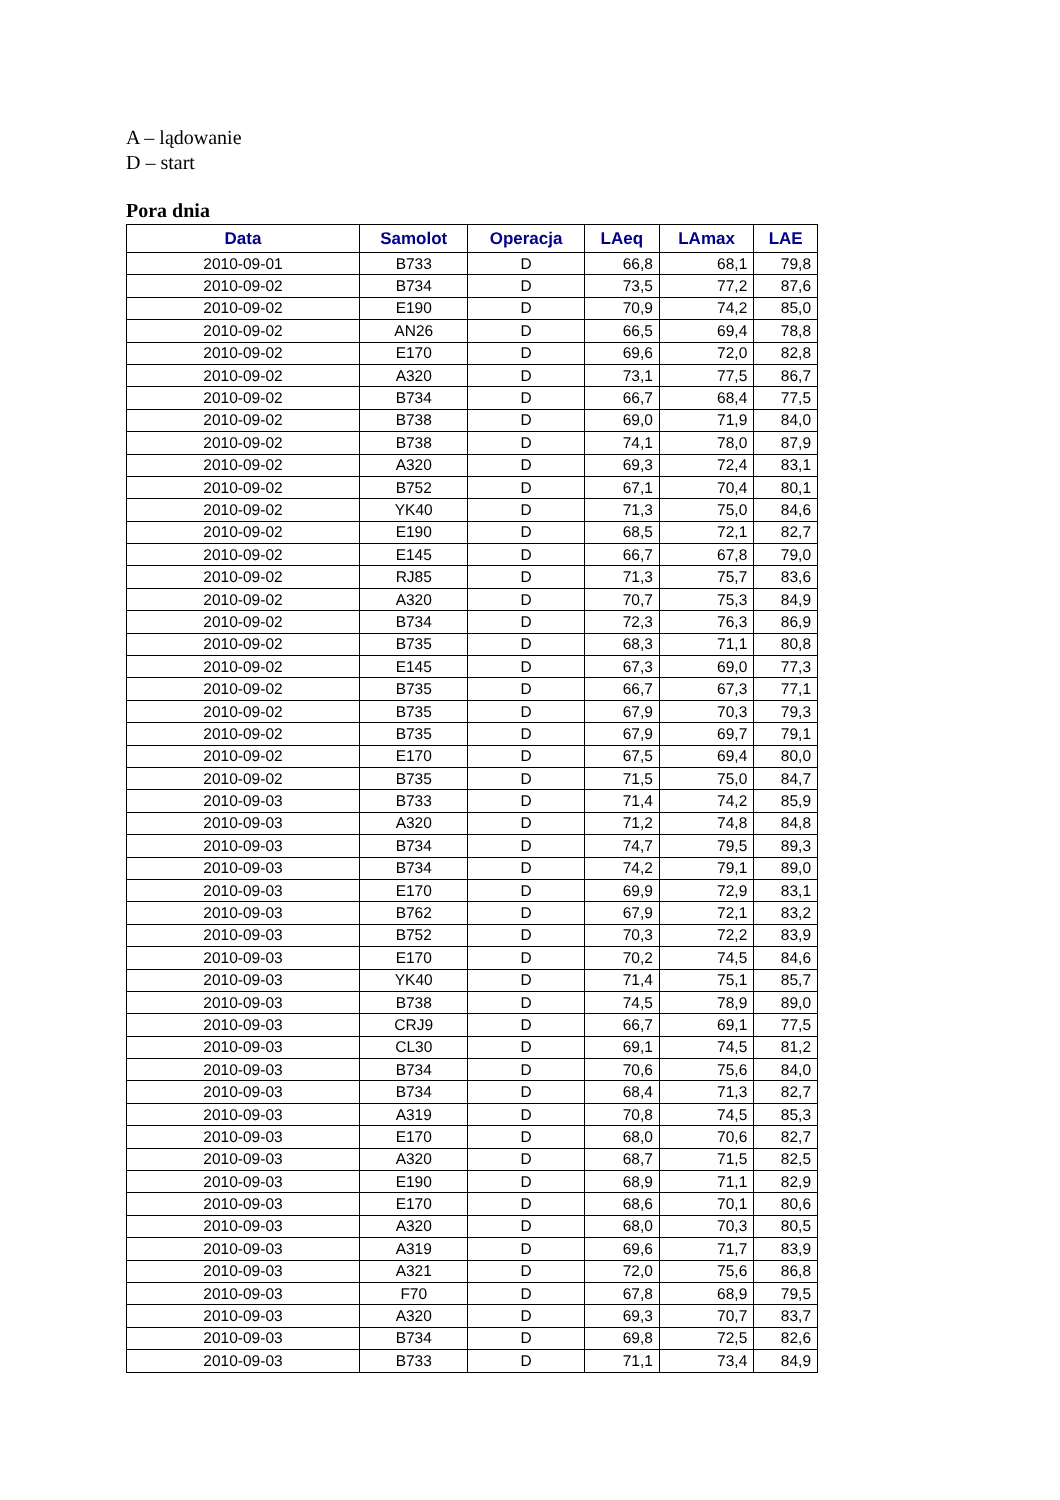A – lądowanie
D – start
Pora dnia
| Data | Samolot | Operacja | LAeq | LAmax | LAE |
| --- | --- | --- | --- | --- | --- |
| 2010-09-01 | B733 | D | 66,8 | 68,1 | 79,8 |
| 2010-09-02 | B734 | D | 73,5 | 77,2 | 87,6 |
| 2010-09-02 | E190 | D | 70,9 | 74,2 | 85,0 |
| 2010-09-02 | AN26 | D | 66,5 | 69,4 | 78,8 |
| 2010-09-02 | E170 | D | 69,6 | 72,0 | 82,8 |
| 2010-09-02 | A320 | D | 73,1 | 77,5 | 86,7 |
| 2010-09-02 | B734 | D | 66,7 | 68,4 | 77,5 |
| 2010-09-02 | B738 | D | 69,0 | 71,9 | 84,0 |
| 2010-09-02 | B738 | D | 74,1 | 78,0 | 87,9 |
| 2010-09-02 | A320 | D | 69,3 | 72,4 | 83,1 |
| 2010-09-02 | B752 | D | 67,1 | 70,4 | 80,1 |
| 2010-09-02 | YK40 | D | 71,3 | 75,0 | 84,6 |
| 2010-09-02 | E190 | D | 68,5 | 72,1 | 82,7 |
| 2010-09-02 | E145 | D | 66,7 | 67,8 | 79,0 |
| 2010-09-02 | RJ85 | D | 71,3 | 75,7 | 83,6 |
| 2010-09-02 | A320 | D | 70,7 | 75,3 | 84,9 |
| 2010-09-02 | B734 | D | 72,3 | 76,3 | 86,9 |
| 2010-09-02 | B735 | D | 68,3 | 71,1 | 80,8 |
| 2010-09-02 | E145 | D | 67,3 | 69,0 | 77,3 |
| 2010-09-02 | B735 | D | 66,7 | 67,3 | 77,1 |
| 2010-09-02 | B735 | D | 67,9 | 70,3 | 79,3 |
| 2010-09-02 | B735 | D | 67,9 | 69,7 | 79,1 |
| 2010-09-02 | E170 | D | 67,5 | 69,4 | 80,0 |
| 2010-09-02 | B735 | D | 71,5 | 75,0 | 84,7 |
| 2010-09-03 | B733 | D | 71,4 | 74,2 | 85,9 |
| 2010-09-03 | A320 | D | 71,2 | 74,8 | 84,8 |
| 2010-09-03 | B734 | D | 74,7 | 79,5 | 89,3 |
| 2010-09-03 | B734 | D | 74,2 | 79,1 | 89,0 |
| 2010-09-03 | E170 | D | 69,9 | 72,9 | 83,1 |
| 2010-09-03 | B762 | D | 67,9 | 72,1 | 83,2 |
| 2010-09-03 | B752 | D | 70,3 | 72,2 | 83,9 |
| 2010-09-03 | E170 | D | 70,2 | 74,5 | 84,6 |
| 2010-09-03 | YK40 | D | 71,4 | 75,1 | 85,7 |
| 2010-09-03 | B738 | D | 74,5 | 78,9 | 89,0 |
| 2010-09-03 | CRJ9 | D | 66,7 | 69,1 | 77,5 |
| 2010-09-03 | CL30 | D | 69,1 | 74,5 | 81,2 |
| 2010-09-03 | B734 | D | 70,6 | 75,6 | 84,0 |
| 2010-09-03 | B734 | D | 68,4 | 71,3 | 82,7 |
| 2010-09-03 | A319 | D | 70,8 | 74,5 | 85,3 |
| 2010-09-03 | E170 | D | 68,0 | 70,6 | 82,7 |
| 2010-09-03 | A320 | D | 68,7 | 71,5 | 82,5 |
| 2010-09-03 | E190 | D | 68,9 | 71,1 | 82,9 |
| 2010-09-03 | E170 | D | 68,6 | 70,1 | 80,6 |
| 2010-09-03 | A320 | D | 68,0 | 70,3 | 80,5 |
| 2010-09-03 | A319 | D | 69,6 | 71,7 | 83,9 |
| 2010-09-03 | A321 | D | 72,0 | 75,6 | 86,8 |
| 2010-09-03 | F70 | D | 67,8 | 68,9 | 79,5 |
| 2010-09-03 | A320 | D | 69,3 | 70,7 | 83,7 |
| 2010-09-03 | B734 | D | 69,8 | 72,5 | 82,6 |
| 2010-09-03 | B733 | D | 71,1 | 73,4 | 84,9 |